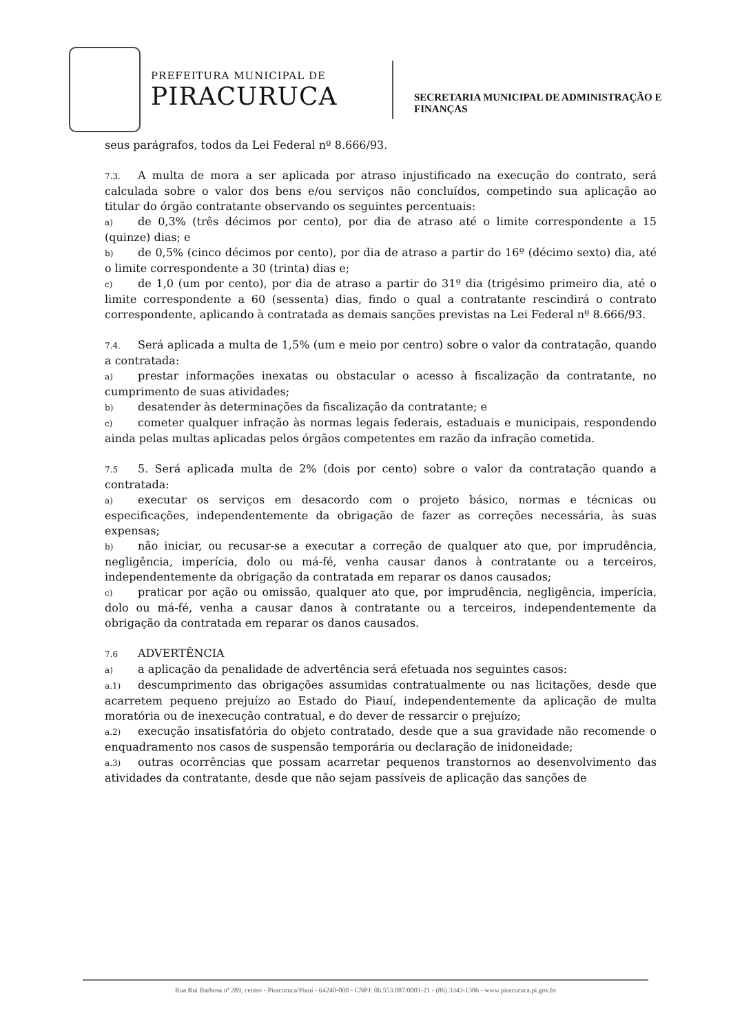PREFEITURA MUNICIPAL DE
PIRACURUCA
SECRETARIA MUNICIPAL DE ADMINISTRAÇÃO E
FINANÇAS
seus parágrafos, todos da Lei Federal nº 8.666/93.
7.3. A multa de mora a ser aplicada por atraso injustificado na execução do contrato, será calculada sobre o valor dos bens e/ou serviços não concluídos, competindo sua aplicação ao titular do órgão contratante observando os seguintes percentuais:
a) de 0,3% (três décimos por cento), por dia de atraso até o limite correspondente a 15 (quinze) dias; e
b) de 0,5% (cinco décimos por cento), por dia de atraso a partir do 16º (décimo sexto) dia, até o limite correspondente a 30 (trinta) dias e;
c) de 1,0 (um por cento), por dia de atraso a partir do 31º dia (trigésimo primeiro dia, até o limite correspondente a 60 (sessenta) dias, findo o qual a contratante rescindirá o contrato correspondente, aplicando à contratada as demais sanções previstas na Lei Federal nº 8.666/93.
7.4. Será aplicada a multa de 1,5% (um e meio por centro) sobre o valor da contratação, quando a contratada:
a) prestar informações inexatas ou obstacular o acesso à fiscalização da contratante, no cumprimento de suas atividades;
b) desatender às determinações da fiscalização da contratante; e
c) cometer qualquer infração às normas legais federais, estaduais e municipais, respondendo ainda pelas multas aplicadas pelos órgãos competentes em razão da infração cometida.
7.5 5. Será aplicada multa de 2% (dois por cento) sobre o valor da contratação quando a contratada:
a) executar os serviços em desacordo com o projeto básico, normas e técnicas ou especificações, independentemente da obrigação de fazer as correções necessária, às suas expensas;
b) não iniciar, ou recusar-se a executar a correção de qualquer ato que, por imprudência, negligência, imperícia, dolo ou má-fé, venha causar danos à contratante ou a terceiros, independentemente da obrigação da contratada em reparar os danos causados;
c) praticar por ação ou omissão, qualquer ato que, por imprudência, negligência, imperícia, dolo ou má-fé, venha a causar danos à contratante ou a terceiros, independentemente da obrigação da contratada em reparar os danos causados.
7.6 ADVERTÊNCIA
a) a aplicação da penalidade de advertência será efetuada nos seguintes casos:
a.1) descumprimento das obrigações assumidas contratualmente ou nas licitações, desde que acarretem pequeno prejuízo ao Estado do Piauí, independentemente da aplicação de multa moratória ou de inexecução contratual, e do dever de ressarcir o prejuízo;
a.2) execução insatisfatória do objeto contratado, desde que a sua gravidade não recomende o enquadramento nos casos de suspensão temporária ou declaração de inidoneidade;
a.3) outras ocorrências que possam acarretar pequenos transtornos ao desenvolvimento das atividades da contratante, desde que não sejam passíveis de aplicação das sanções de
Rua Rui Barbosa nª 289, centro - Piracuruca/Piauí - 64240-000 - CNPJ: 06.553.887/0001-21 - (86) 3343-1386 - www.piracuruca.pi.gov.br